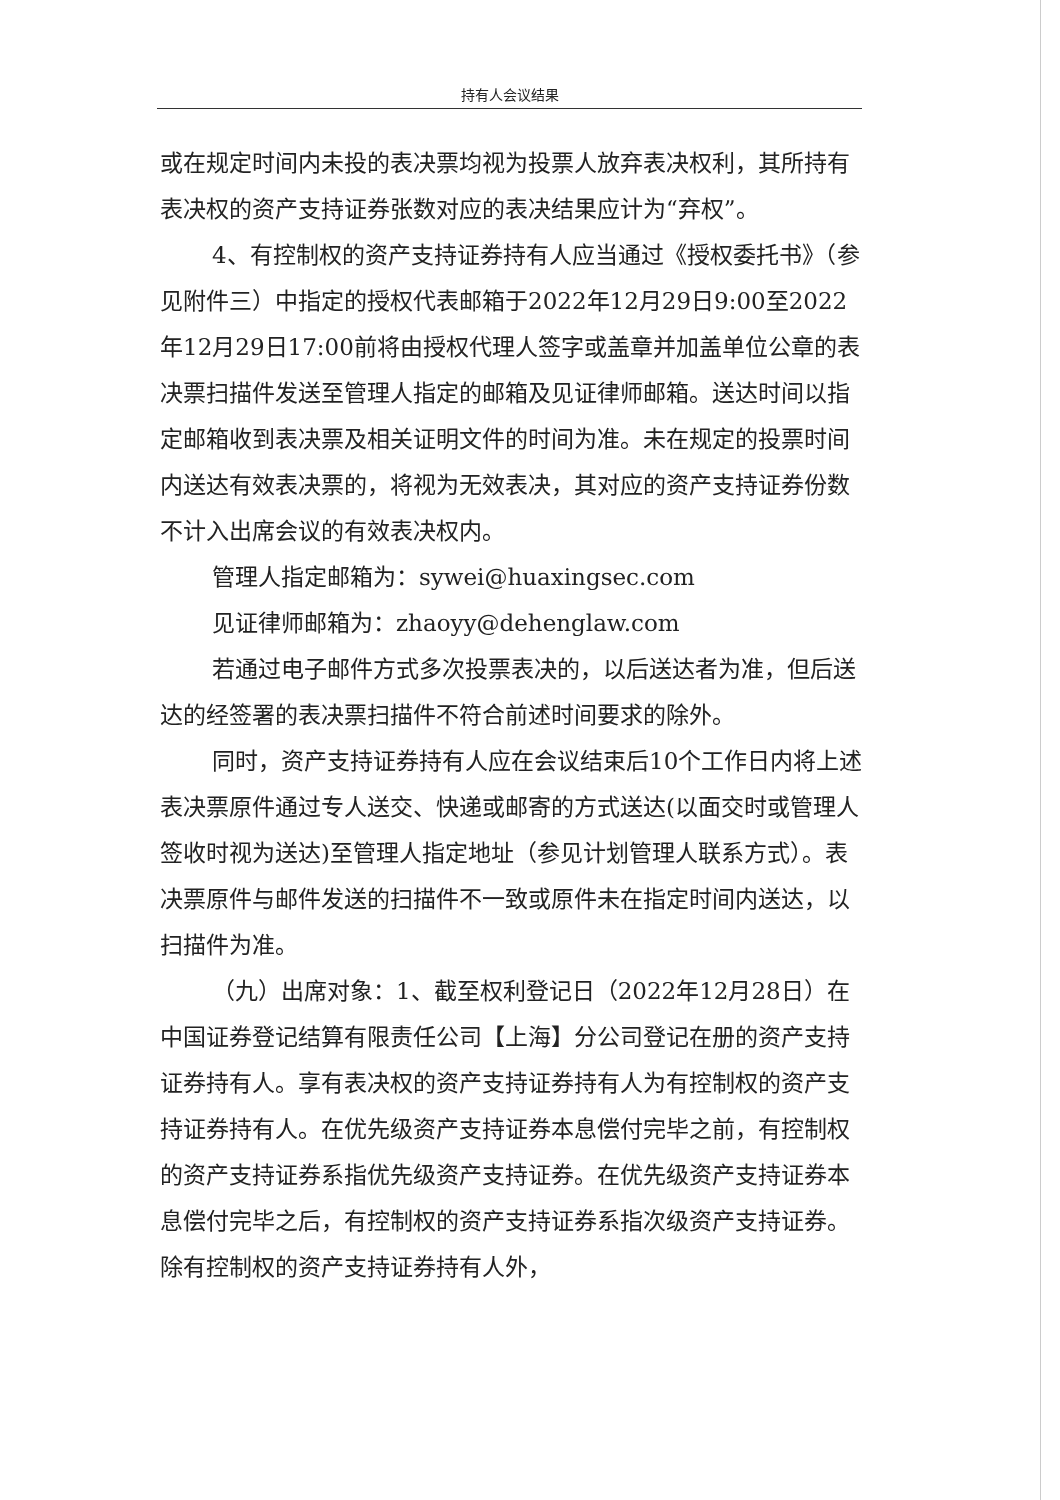持有人会议结果
或在规定时间内未投的表决票均视为投票人放弃表决权利，其所持有表决权的资产支持证券张数对应的表决结果应计为“弃权”。
4、有控制权的资产支持证券持有人应当通过《授权委托书》（参见附件三）中指定的授权代表邮箱于2022年12月29日9:00至2022年12月29日17:00前将由授权代理人签字或盖章并加盖单位公章的表决票扫描件发送至管理人指定的邮箱及见证律师邮箱。送达时间以指定邮箱收到表决票及相关证明文件的时间为准。未在规定的投票时间内送达有效表决票的，将视为无效表决，其对应的资产支持证券份数不计入出席会议的有效表决权内。
管理人指定邮箱为：sywei@huaxingsec.com
见证律师邮箱为：zhaoyy@dehenglaw.com
若通过电子邮件方式多次投票表决的，以后送达者为准，但后送达的经签署的表决票扫描件不符合前述时间要求的除外。
同时，资产支持证券持有人应在会议结束后10个工作日内将上述表决票原件通过专人送交、快递或邮寄的方式送达(以面交时或管理人签收时视为送达)至管理人指定地址（参见计划管理人联系方式）。表决票原件与邮件发送的扫描件不一致或原件未在指定时间内送达，以扫描件为准。
（九）出席对象：1、截至权利登记日（2022年12月28日）在中国证券登记结算有限责任公司【上海】分公司登记在册的资产支持证券持有人。享有表决权的资产支持证券持有人为有控制权的资产支持证券持有人。在优先级资产支持证券本息偿付完毕之前，有控制权的资产支持证券系指优先级资产支持证券。在优先级资产支持证券本息偿付完毕之后，有控制权的资产支持证券系指次级资产支持证券。除有控制权的资产支持证券持有人外，